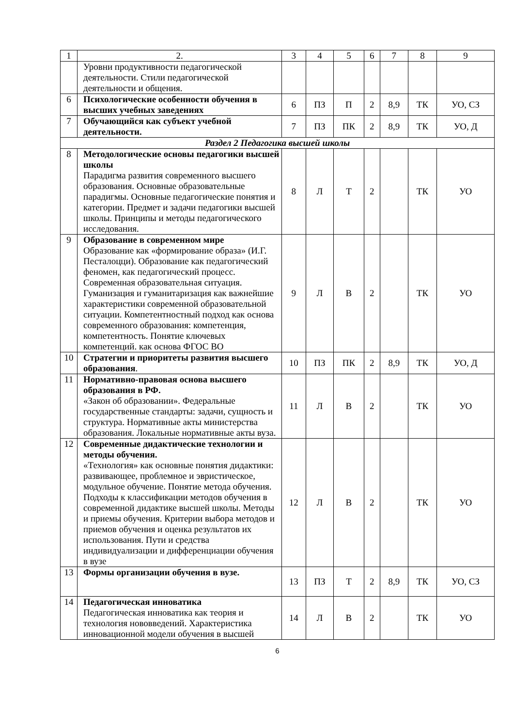| 1 | 2. | 3 | 4 | 5 | 6 | 7 | 8 | 9 |
| | Уровни продуктивности педагогической деятельности. Стили педагогической деятельности и общения. | | | | | | | |
| 6 | Психологические особенности обучения в высших учебных заведениях | 6 | ПЗ | П | 2 | 8,9 | ТК | УО, СЗ |
| 7 | Обучающийся как субъект учебной деятельности. | 7 | ПЗ | ПК | 2 | 8,9 | ТК | УО, Д |
| Раздел 2 Педагогика высшей школы | | | | | | | | |
| 8 | Методологические основы педагогики высшей школы Парадигма развития современного высшего образования. Основные образовательные парадигмы. Основные педагогические понятия и категории. Предмет и задачи педагогики высшей школы. Принципы и методы педагогического исследования. | 8 | Л | Т | 2 | | ТК | УО |
| 9 | Образование в современном мире Образование как «формирование образа» (И.Г. Песталоцци). Образование как педагогический феномен, как педагогический процесс. Современная образовательная ситуация. Гуманизация и гуманитаризация как важнейшие характеристики современной образовательной ситуации. Компетентностный подход как основа современного образования: компетенция, компетентность. Понятие ключевых компетенций. как основа ФГОС ВО | 9 | Л | В | 2 | | ТК | УО |
| 10 | Стратегии и приоритеты развития высшего образования . | 10 | ПЗ | ПК | 2 | 8,9 | ТК | УО, Д |
| 11 | Нормативно-правовая основа высшего образования в РФ. «Закон об образовании». Федеральные государственные стандарты: задачи, сущность и структура. Нормативные акты министерства образования. Локальные нормативные акты вуза. | 11 | Л | В | 2 | | ТК | УО |
| 12 | Современные дидактические технологии и методы обучения. «Технология» как основные понятия дидактики: развивающее, проблемное и эвристическое, модульное обучение. Понятие метода обучения. Подходы к классификации методов обучения в современной дидактике высшей школы. Методы и приемы обучения. Критерии выбора методов и приемов обучения и оценка результатов их использования. Пути и средства индивидуализации и дифференциации обучения в вузе | 12 | Л | В | 2 | | ТК | УО |
| 13 | Формы организации обучения в вузе. | 13 | ПЗ | Т | 2 | 8,9 | ТК | УО, СЗ |
| 14 | Педагогическая инноватика Педагогическая инноватика как теория и технология нововведений. Характеристика инновационной модели обучения в высшей | 14 | Л | В | 2 | | ТК | УО |
6